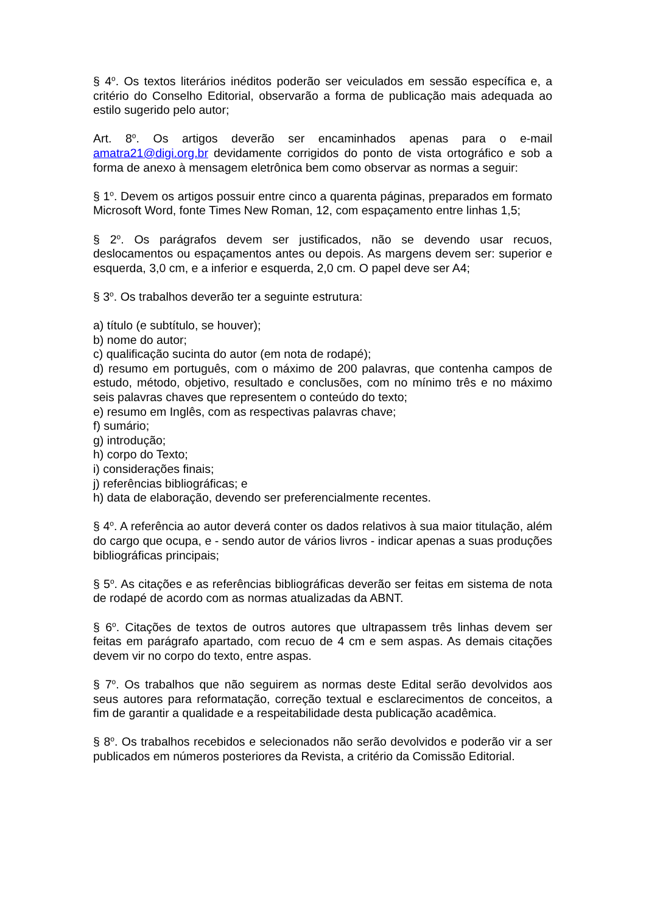§ 4<sup>o</sup>. Os textos literários inéditos poderão ser veiculados em sessão específica e, a critério do Conselho Editorial, observarão a forma de publicação mais adequada ao estilo sugerido pelo autor;
Art. 8<sup>o</sup>. Os artigos deverão ser encaminhados apenas para o e-mail amatra21@digi.org.br devidamente corrigidos do ponto de vista ortográfico e sob a forma de anexo à mensagem eletrônica bem como observar as normas a seguir:
§ 1<sup>o</sup>. Devem os artigos possuir entre cinco a quarenta páginas, preparados em formato Microsoft Word, fonte Times New Roman, 12, com espaçamento entre linhas 1,5;
§ 2<sup>o</sup>. Os parágrafos devem ser justificados, não se devendo usar recuos, deslocamentos ou espaçamentos antes ou depois. As margens devem ser: superior e esquerda, 3,0 cm, e a inferior e esquerda, 2,0 cm. O papel deve ser A4;
§ 3<sup>o</sup>. Os trabalhos deverão ter a seguinte estrutura:
a) título (e subtítulo, se houver);
b) nome do autor;
c) qualificação sucinta do autor (em nota de rodapé);
d) resumo em português, com o máximo de 200 palavras, que contenha campos de estudo, método, objetivo, resultado e conclusões, com no mínimo três e no máximo seis palavras chaves que representem o conteúdo do texto;
e) resumo em Inglês, com as respectivas palavras chave;
f) sumário;
g) introdução;
h) corpo do Texto;
i) considerações finais;
j) referências bibliográficas; e
h) data de elaboração, devendo ser preferencialmente recentes.
§ 4<sup>o</sup>. A referência ao autor deverá conter os dados relativos à sua maior titulação, além do cargo que ocupa, e - sendo autor de vários livros - indicar apenas a suas produções bibliográficas principais;
§ 5<sup>o</sup>. As citações e as referências bibliográficas deverão ser feitas em sistema de nota de rodapé de acordo com as normas atualizadas da ABNT.
§ 6<sup>o</sup>. Citações de textos de outros autores que ultrapassem três linhas devem ser feitas em parágrafo apartado, com recuo de 4 cm e sem aspas. As demais citações devem vir no corpo do texto, entre aspas.
§ 7<sup>o</sup>. Os trabalhos que não seguirem as normas deste Edital serão devolvidos aos seus autores para reformatação, correção textual e esclarecimentos de conceitos, a fim de garantir a qualidade e a respeitabilidade desta publicação acadêmica.
§ 8<sup>o</sup>. Os trabalhos recebidos e selecionados não serão devolvidos e poderão vir a ser publicados em números posteriores da Revista, a critério da Comissão Editorial.